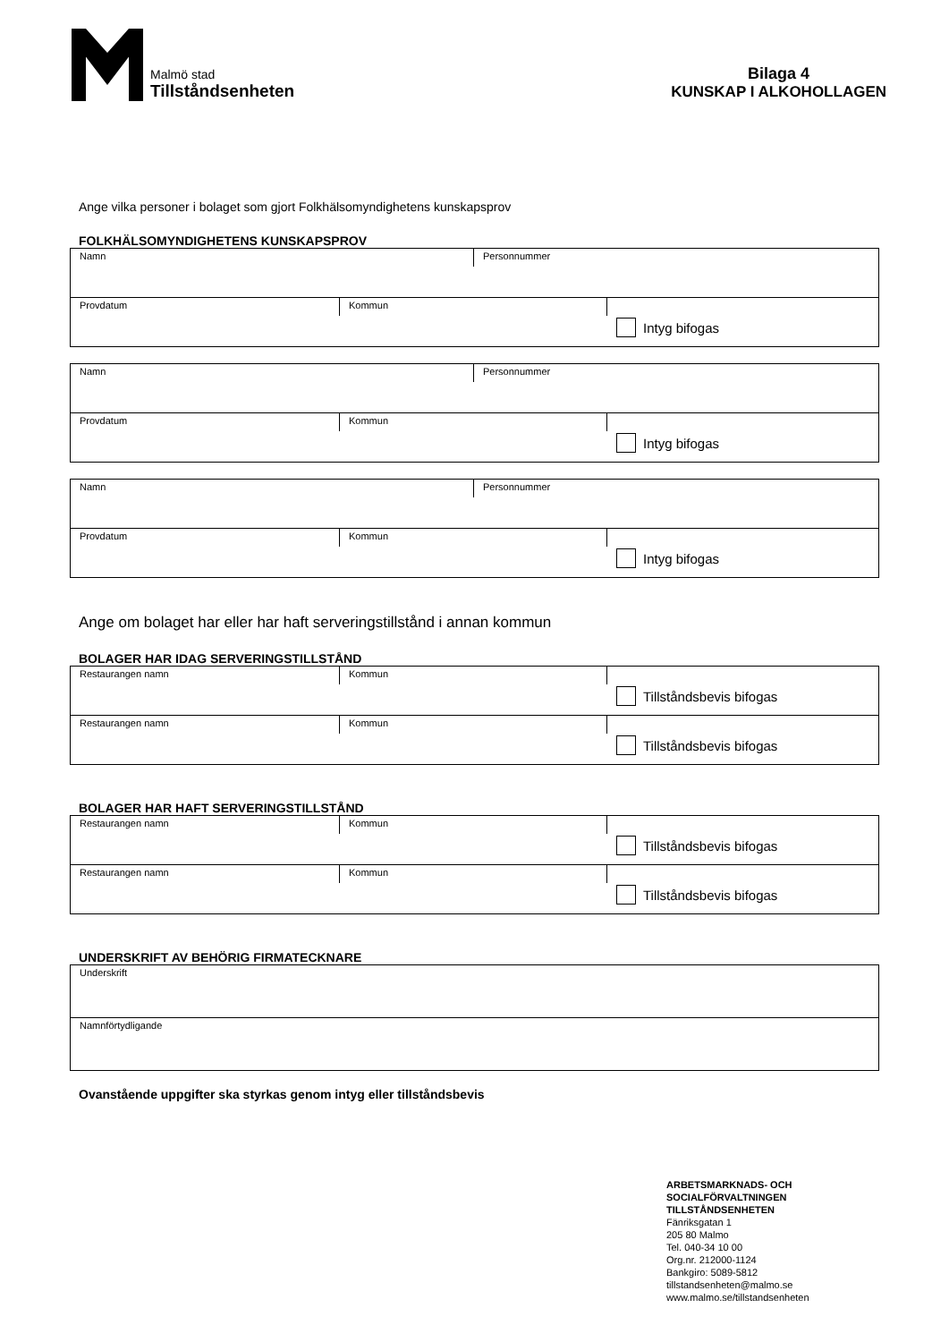Malmö stad
Tillståndsenheten
Bilaga 4
KUNSKAP I ALKOHOLLAGEN
Ange vilka personer i bolaget som gjort Folkhälsomyndighetens kunskapsprov
FOLKHÄLSOMYNDIGHETENS KUNSKAPSPROV
Namn Personnummer
Provdatum Kommun
Intyg bifogas
Namn Personnummer
Provdatum Kommun
Intyg bifogas
Namn Personnummer
Provdatum Kommun
Intyg bifogas
Ange om bolaget har eller har haft serveringstillstånd i annan kommun
BOLAGER HAR IDAG SERVERINGSTILLSTÅND
Restaurangen namn Kommun
Tillståndsbevis bifogas
Restaurangen namn Kommun
Tillståndsbevis bifogas
BOLAGER HAR HAFT SERVERINGSTILLSTÅND
Restaurangen namn Kommun
Tillståndsbevis bifogas
Restaurangen namn Kommun
Tillståndsbevis bifogas
UNDERSKRIFT AV BEHÖRIG FIRMATECKNARE
Underskrift
Namnförtydligande
Ovanstående uppgifter ska styrkas genom intyg eller tillståndsbevis
ARBETSMARKNADS- OCH
SOCIALFÖRVALTNINGEN
TILLSTÅNDSENHETEN
Fänriksgatan 1
205 80 Malmo
Tel. 040-34 10 00
Org.nr. 212000-1124
Bankgiro: 5089-5812
tillstandsenheten@malmo.se
www.malmo.se/tillstandsenheten